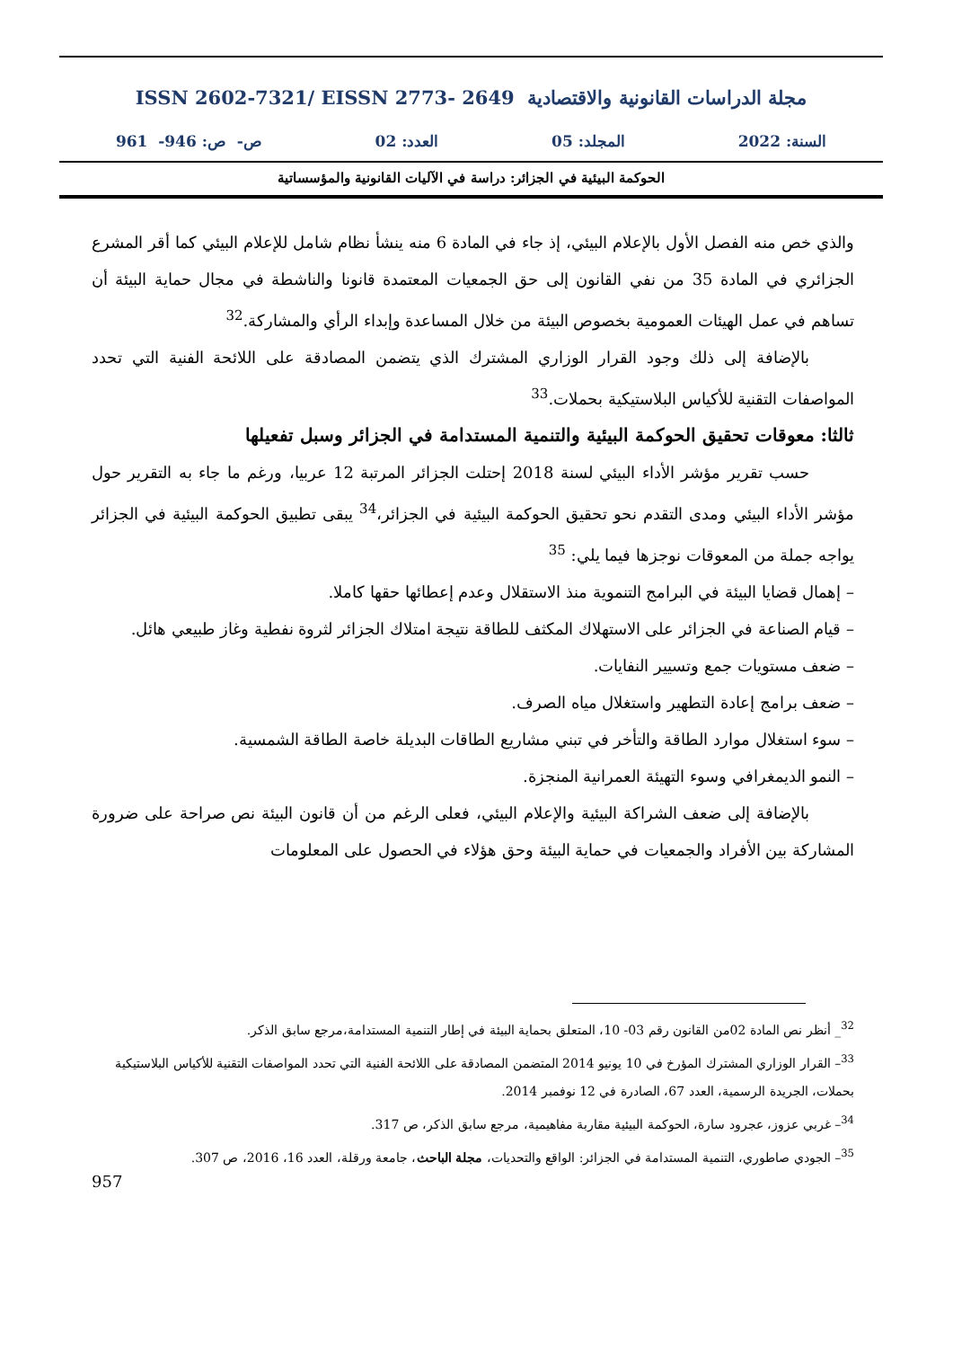مجلة الدراسات القانونية والاقتصادية ISSN 2602-7321/ EISSN 2773- 2649
السنة: 2022 المجلد: 05 العدد: 02 ص- ص: 946- 961
الحوكمة البيئية في الجزائر: دراسة في الآليات القانونية والمؤسساتية
والذي خص منه الفصل الأول بالإعلام البيئي، إذ جاء في المادة 6 منه ينشأ نظام شامل للإعلام البيئي كما أقر المشرع الجزائري في المادة 35 من نفي القانون إلى حق الجمعيات المعتمدة قانونا والناشطة في مجال حماية البيئة أن تساهم في عمل الهيئات العمومية بخصوص البيئة من خلال المساعدة وإبداء الرأي والمشاركة.<sup>32</sup>
بالإضافة إلى ذلك وجود القرار الوزاري المشترك الذي يتضمن المصادقة على اللائحة الفنية التي تحدد المواصفات التقنية للأكياس البلاستيكية بحملات.<sup>33</sup>
ثالثا: معوقات تحقيق الحوكمة البيئية والتنمية المستدامة في الجزائر وسبل تفعيلها
حسب تقرير مؤشر الأداء البيئي لسنة 2018 إحتلت الجزائر المرتبة 12 عربيا، ورغم ما جاء به التقرير حول مؤشر الأداء البيئي ومدى التقدم نحو تحقيق الحوكمة البيئية في الجزائر،<sup>34</sup> يبقى تطبيق الحوكمة البيئية في الجزائر يواجه جملة من المعوقات نوجزها فيما يلي: <sup>35</sup>
– إهمال قضايا البيئة في البرامج التنموية منذ الاستقلال وعدم إعطائها حقها كاملا.
– قيام الصناعة في الجزائر على الاستهلاك المكثف للطاقة نتيجة امتلاك الجزائر لثروة نفطية وغاز طبيعي هائل.
– ضعف مستويات جمع وتسيير النفايات.
– ضعف برامج إعادة التطهير واستغلال مياه الصرف.
– سوء استغلال موارد الطاقة والتأخر في تبني مشاريع الطاقات البديلة خاصة الطاقة الشمسية.
– النمو الديمغرافي وسوء التهيئة العمرانية المنجزة.
بالإضافة إلى ضعف الشراكة البيئية والإعلام البيئي، فعلى الرغم من أن قانون البيئة نص صراحة على ضرورة المشاركة بين الأفراد والجمعيات في حماية البيئة وحق هؤلاء في الحصول على المعلومات
<sup>32</sup>_ أنظر نص المادة 02من القانون رقم 03- 10، المتعلق بحماية البيئة في إطار التنمية المستدامة،مرجع سابق الذكر.
<sup>33</sup>– القرار الوزاري المشترك المؤرخ في 10 يونيو 2014 المتضمن المصادقة على اللائحة الفنية التي تحدد المواصفات التقنية للأكياس البلاستيكية بحملات، الجريدة الرسمية، العدد 67، الصادرة في 12 نوفمبر 2014.
<sup>34</sup>– غربي عزوز، عجرود سارة، الحوكمة البيئية مقاربة مفاهيمية، مرجع سابق الذكر، ص 317.
<sup>35</sup>– الجودي صاطوري، التنمية المستدامة في الجزائر: الواقع والتحديات، مجلة الباحث، جامعة ورقلة، العدد 16، 2016، ص 307.
957